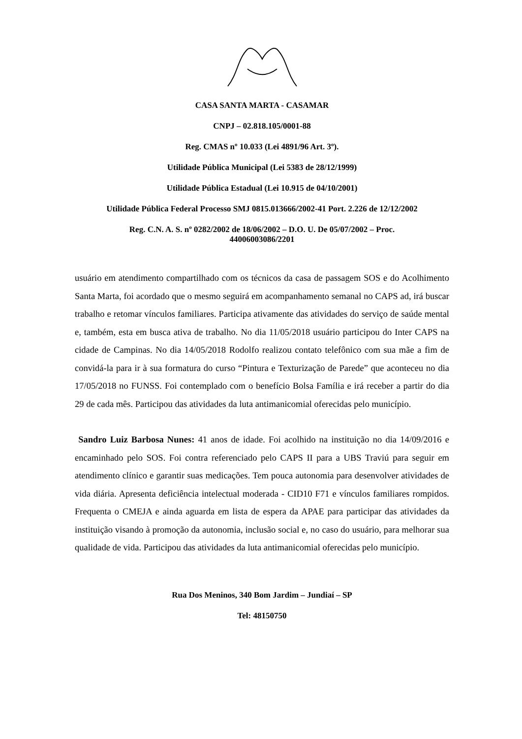CASA SANTA MARTA - CASAMAR
CNPJ – 02.818.105/0001-88
Reg. CMAS nº 10.033 (Lei 4891/96 Art. 3º).
Utilidade Pública Municipal (Lei 5383 de 28/12/1999)
Utilidade Pública Estadual (Lei 10.915 de 04/10/2001)
Utilidade Pública Federal Processo SMJ 0815.013666/2002-41 Port. 2.226 de 12/12/2002
Reg. C.N. A. S. nº 0282/2002 de 18/06/2002 – D.O. U. De 05/07/2002 – Proc.
44006003086/2201
usuário em atendimento compartilhado com os técnicos da casa de passagem SOS e do Acolhimento Santa Marta, foi acordado que o mesmo seguirá em acompanhamento semanal no CAPS ad, irá buscar trabalho e retomar vínculos familiares. Participa ativamente das atividades do serviço de saúde mental e, também, esta em busca ativa de trabalho. No dia 11/05/2018 usuário participou do Inter CAPS na cidade de Campinas. No dia 14/05/2018 Rodolfo realizou contato telefônico com sua mãe a fim de convidá-la para ir à sua formatura do curso “Pintura e Texturização de Parede” que aconteceu no dia 17/05/2018 no FUNSS. Foi contemplado com o benefício Bolsa Família e irá receber a partir do dia 29 de cada mês. Participou das atividades da luta antimanicomial oferecidas pelo município.
Sandro Luiz Barbosa Nunes: 41 anos de idade. Foi acolhido na instituição no dia 14/09/2016 e encaminhado pelo SOS. Foi contra referenciado pelo CAPS II para a UBS Traviú para seguir em atendimento clínico e garantir suas medicações. Tem pouca autonomia para desenvolver atividades de vida diária. Apresenta deficiência intelectual moderada - CID10 F71 e vínculos familiares rompidos. Frequenta o CMEJA e ainda aguarda em lista de espera da APAE para participar das atividades da instituição visando à promoção da autonomia, inclusão social e, no caso do usuário, para melhorar sua qualidade de vida. Participou das atividades da luta antimanicomial oferecidas pelo município.
Rua Dos Meninos, 340 Bom Jardim – Jundiaí – SP
Tel: 48150750